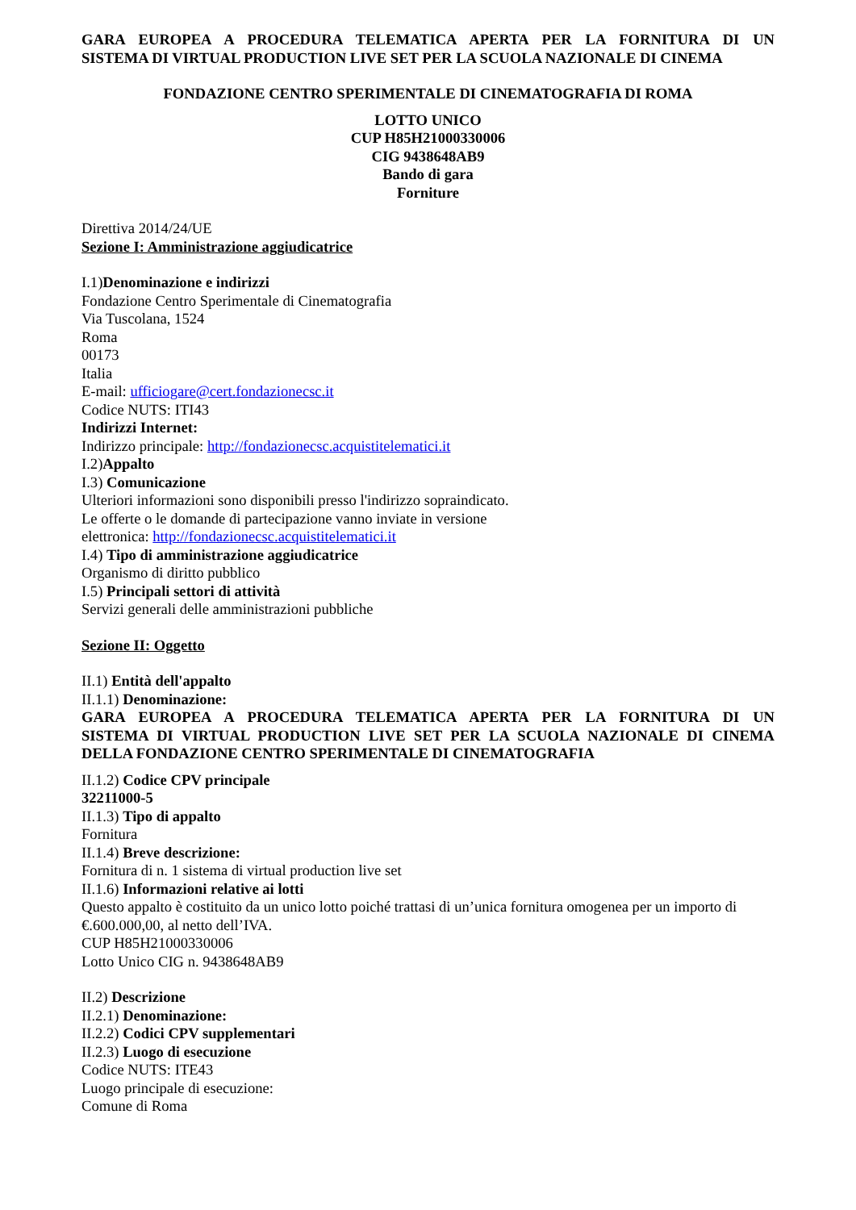GARA EUROPEA A PROCEDURA TELEMATICA APERTA PER LA FORNITURA DI UN
SISTEMA DI VIRTUAL PRODUCTION LIVE SET PER LA SCUOLA NAZIONALE DI CINEMA
FONDAZIONE CENTRO SPERIMENTALE DI CINEMATOGRAFIA DI ROMA
LOTTO UNICO
CUP H85H21000330006
CIG 9438648AB9
Bando di gara
Forniture
Direttiva 2014/24/UE
Sezione I: Amministrazione aggiudicatrice
I.1)Denominazione e indirizzi
Fondazione Centro Sperimentale di Cinematografia
Via Tuscolana, 1524
Roma
00173
Italia
E-mail: ufficiogare@cert.fondazionecsc.it
Codice NUTS: ITI43
Indirizzi Internet:
Indirizzo principale: http://fondazionecsc.acquistitelematici.it
I.2)Appalto
I.3) Comunicazione
Ulteriori informazioni sono disponibili presso l'indirizzo sopraindicato.
Le offerte o le domande di partecipazione vanno inviate in versione
elettronica: http://fondazionecsc.acquistitelematici.it
I.4) Tipo di amministrazione aggiudicatrice
Organismo di diritto pubblico
I.5) Principali settori di attività
Servizi generali delle amministrazioni pubbliche
Sezione II: Oggetto
II.1) Entità dell'appalto
II.1.1) Denominazione:
GARA EUROPEA A PROCEDURA TELEMATICA APERTA PER LA FORNITURA DI UN
SISTEMA DI VIRTUAL PRODUCTION LIVE SET PER LA SCUOLA NAZIONALE DI CINEMA
DELLA FONDAZIONE CENTRO SPERIMENTALE DI CINEMATOGRAFIA
II.1.2) Codice CPV principale
32211000-5
II.1.3) Tipo di appalto
Fornitura
II.1.4) Breve descrizione:
Fornitura di n. 1 sistema di virtual production live set
II.1.6) Informazioni relative ai lotti
Questo appalto è costituito da un unico lotto poiché trattasi di un’unica fornitura omogenea per un importo di €.600.000,00, al netto dell’IVA.
CUP H85H21000330006
Lotto Unico CIG n. 9438648AB9
II.2) Descrizione
II.2.1) Denominazione:
II.2.2) Codici CPV supplementari
II.2.3) Luogo di esecuzione
Codice NUTS: ITE43
Luogo principale di esecuzione:
Comune di Roma